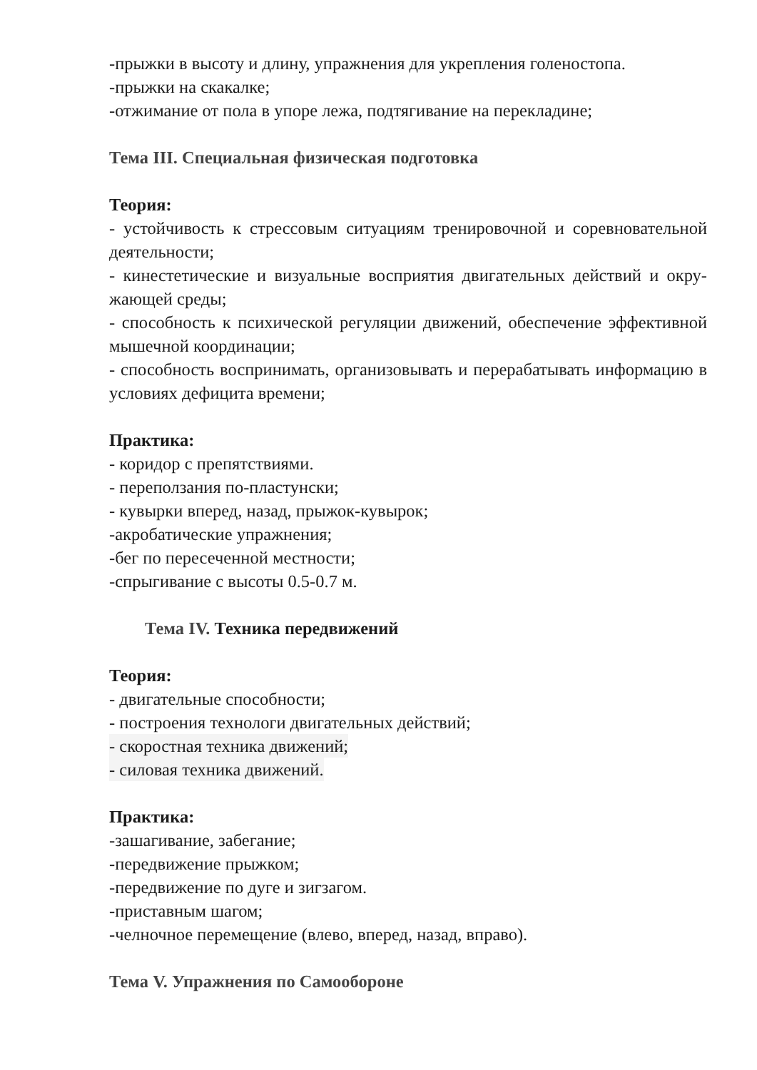-прыжки в высоту и длину, упражнения для укрепления голеностопа.
-прыжки на скакалке;
-отжимание от пола в упоре лежа, подтягивание на перекладине;
Тема III. Специальная физическая подготовка
Теория:
- устойчивость к стрессовым ситуациям тренировочной и соревновательной деятельности;
- кинестетические и визуальные восприятия двигательных действий и окру-жающей среды;
- способность к психической регуляции движений, обеспечение эффективной мышечной координации;
- способность воспринимать, организовывать и перерабатывать информацию в условиях дефицита времени;
Практика:
- коридор с препятствиями.
- переползания по-пластунски;
- кувырки вперед, назад, прыжок-кувырок;
-акробатические упражнения;
-бег по пересеченной местности;
-спрыгивание с высоты 0.5-0.7 м.
Тема IV. Техника передвижений
Теория:
- двигательные способности;
- построения технологи двигательных действий;
- скоростная техника движений;
- силовая техника движений.
Практика:
-зашагивание, забегание;
-передвижение прыжком;
-передвижение по дуге и зигзагом.
-приставным шагом;
-челночное перемещение (влево, вперед, назад, вправо).
Тема V. Упражнения по Самообороне